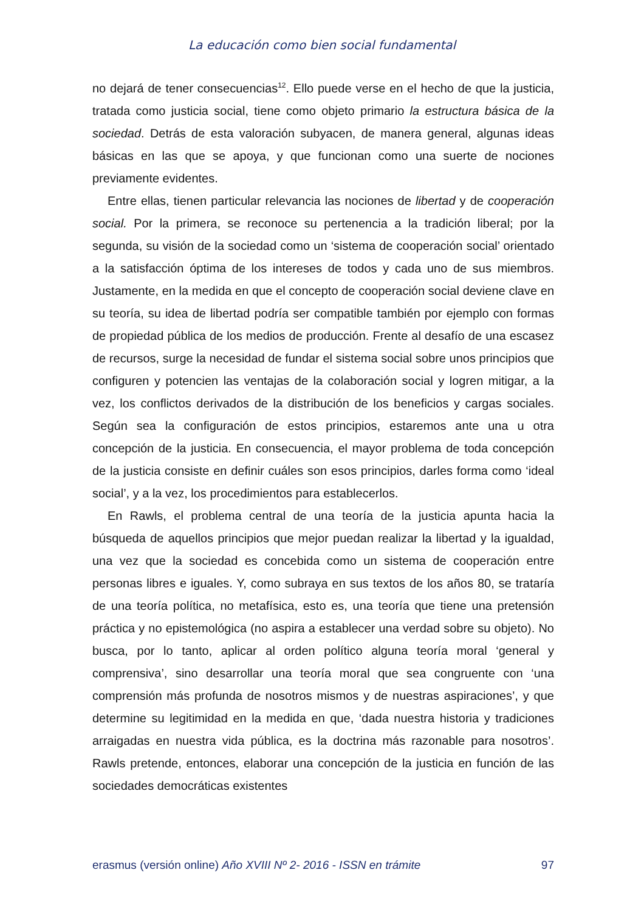La educación como bien social fundamental
no dejará de tener consecuencias<sup>12</sup>. Ello puede verse en el hecho de que la justicia, tratada como justicia social, tiene como objeto primario la estructura básica de la sociedad. Detrás de esta valoración subyacen, de manera general, algunas ideas básicas en las que se apoya, y que funcionan como una suerte de nociones previamente evidentes.
Entre ellas, tienen particular relevancia las nociones de libertad y de cooperación social. Por la primera, se reconoce su pertenencia a la tradición liberal; por la segunda, su visión de la sociedad como un ‘sistema de cooperación social’ orientado a la satisfacción óptima de los intereses de todos y cada uno de sus miembros. Justamente, en la medida en que el concepto de cooperación social deviene clave en su teoría, su idea de libertad podría ser compatible también por ejemplo con formas de propiedad pública de los medios de producción. Frente al desafío de una escasez de recursos, surge la necesidad de fundar el sistema social sobre unos principios que configuren y potencien las ventajas de la colaboración social y logren mitigar, a la vez, los conflictos derivados de la distribución de los beneficios y cargas sociales. Según sea la configuración de estos principios, estaremos ante una u otra concepción de la justicia. En consecuencia, el mayor problema de toda concepción de la justicia consiste en definir cuáles son esos principios, darles forma como ‘ideal social’, y a la vez, los procedimientos para establecerlos.
En Rawls, el problema central de una teoría de la justicia apunta hacia la búsqueda de aquellos principios que mejor puedan realizar la libertad y la igualdad, una vez que la sociedad es concebida como un sistema de cooperación entre personas libres e iguales. Y, como subraya en sus textos de los años 80, se trataría de una teoría política, no metafísica, esto es, una teoría que tiene una pretensión práctica y no epistemológica (no aspira a establecer una verdad sobre su objeto). No busca, por lo tanto, aplicar al orden político alguna teoría moral ‘general y comprensiva’, sino desarrollar una teoría moral que sea congruente con ‘una comprensión más profunda de nosotros mismos y de nuestras aspiraciones’, y que determine su legitimidad en la medida en que, ‘dada nuestra historia y tradiciones arraigadas en nuestra vida pública, es la doctrina más razonable para nosotros’. Rawls pretende, entonces, elaborar una concepción de la justicia en función de las sociedades democráticas existentes
erasmus (versión online) Año XVIII Nº 2- 2016 - ISSN en trámite 97